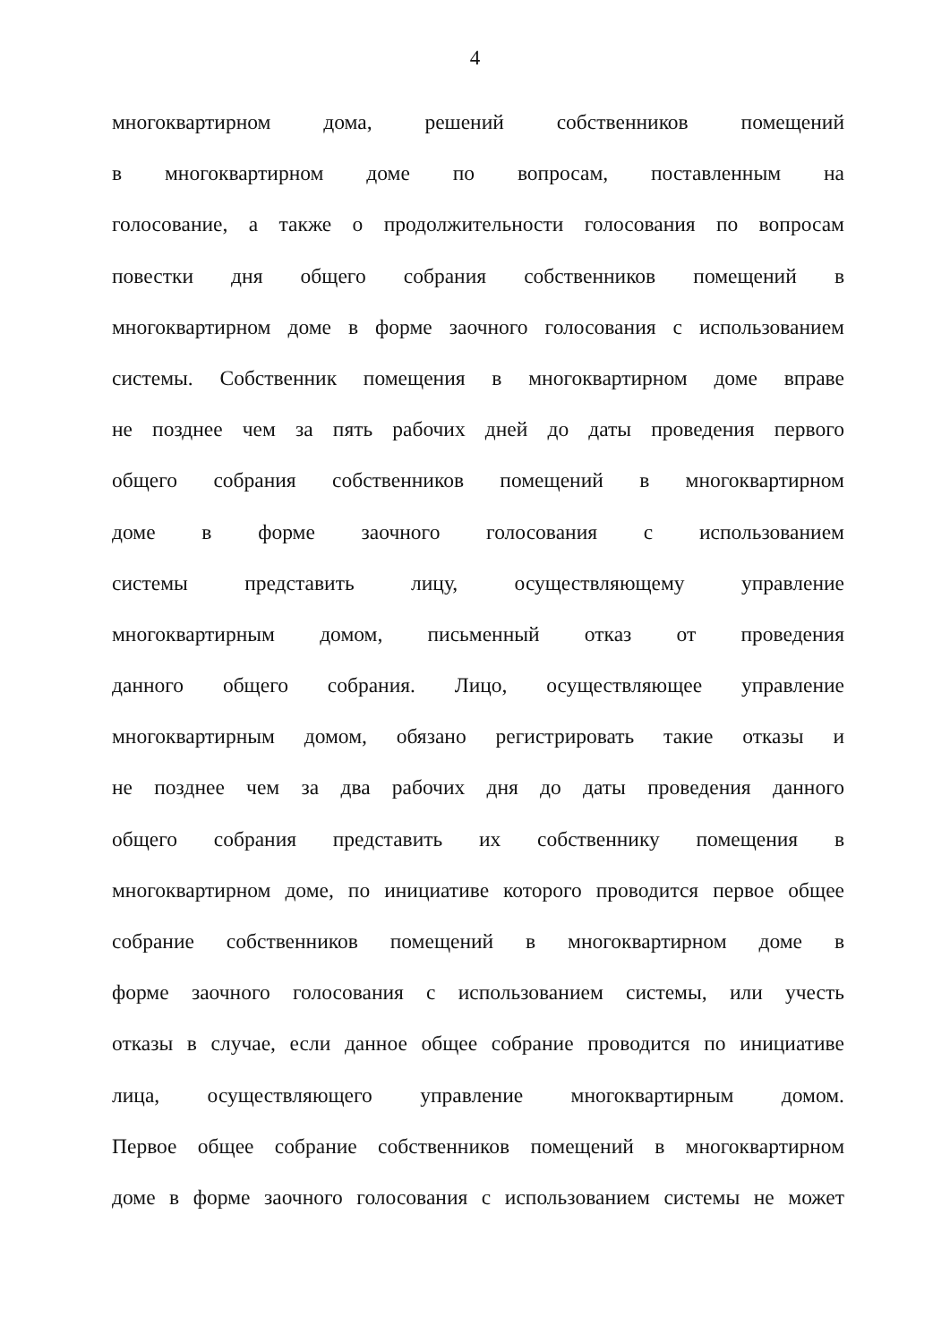4
многоквартирном дома, решений собственников помещений
в многоквартирном доме по вопросам, поставленным на
голосование, а также о продолжительности голосования по вопросам
повестки дня общего собрания собственников помещений в
многоквартирном доме в форме заочного голосования с использованием
системы. Собственник помещения в многоквартирном доме вправе
не позднее чем за пять рабочих дней до даты проведения первого
общего собрания собственников помещений в многоквартирном
доме в форме заочного голосования с использованием
системы представить лицу, осуществляющему управление
многоквартирным домом, письменный отказ от проведения
данного общего собрания. Лицо, осуществляющее управление
многоквартирным домом, обязано регистрировать такие отказы и
не позднее чем за два рабочих дня до даты проведения данного
общего собрания представить их собственнику помещения в
многоквартирном доме, по инициативе которого проводится первое общее
собрание собственников помещений в многоквартирном доме в
форме заочного голосования с использованием системы, или учесть
отказы в случае, если данное общее собрание проводится по инициативе
лица, осуществляющего управление многоквартирным домом.
Первое общее собрание собственников помещений в многоквартирном
доме в форме заочного голосования с использованием системы не может